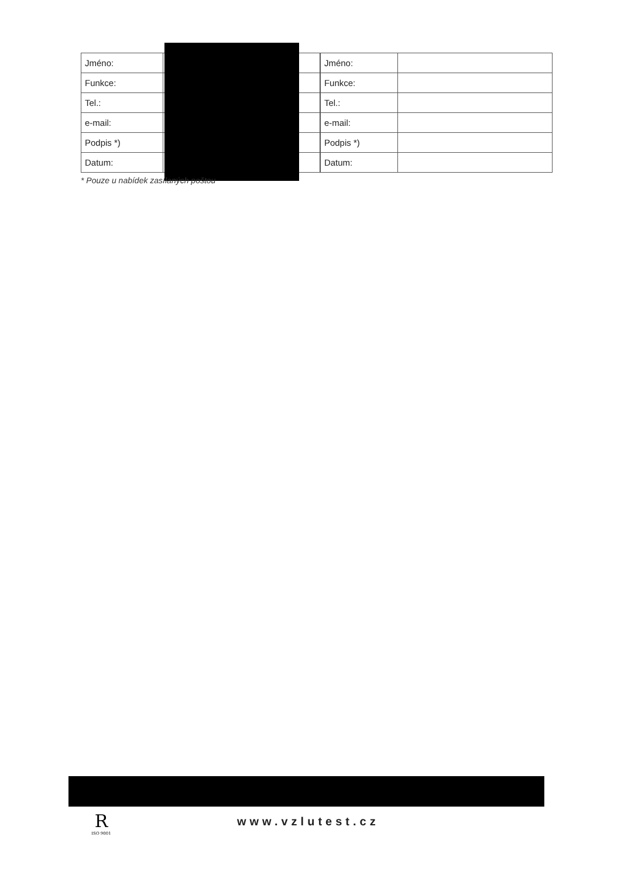| Jméno: | |
| Funkce: | |
| Tel.: | |
| e-mail: | |
| Podpis *) | |
| Datum: | |
| Jméno: | |
| Funkce: | |
| Tel.: | |
| e-mail: | |
| Podpis *) | |
| Datum: | |
* Pouze u nabídek zasílaných poštou
R
ISO 9001
www.vzlutest.cz